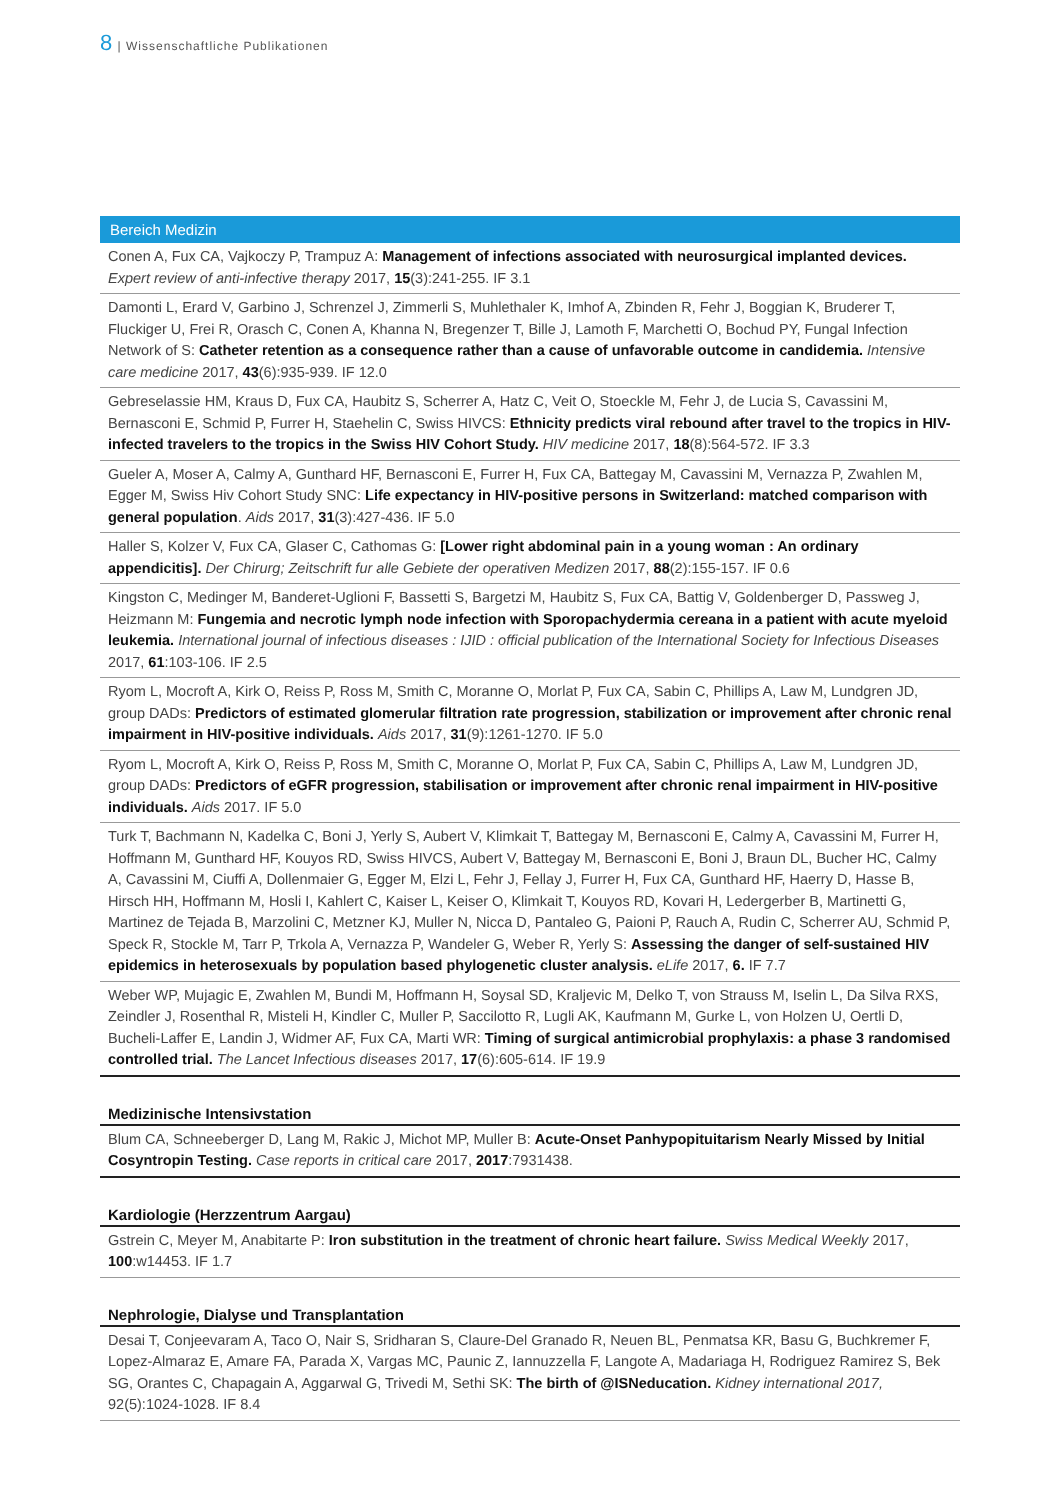8 | Wissenschaftliche Publikationen
Bereich Medizin
Conen A, Fux CA, Vajkoczy P, Trampuz A: Management of infections associated with neurosurgical implanted devices. Expert review of anti-infective therapy 2017, 15(3):241-255. IF 3.1
Damonti L, Erard V, Garbino J, Schrenzel J, Zimmerli S, Muhlethaler K, Imhof A, Zbinden R, Fehr J, Boggian K, Bruderer T, Fluckiger U, Frei R, Orasch C, Conen A, Khanna N, Bregenzer T, Bille J, Lamoth F, Marchetti O, Bochud PY, Fungal Infection Network of S: Catheter retention as a consequence rather than a cause of unfavorable outcome in candidemia. Intensive care medicine 2017, 43(6):935-939. IF 12.0
Gebreselassie HM, Kraus D, Fux CA, Haubitz S, Scherrer A, Hatz C, Veit O, Stoeckle M, Fehr J, de Lucia S, Cavassini M, Bernasconi E, Schmid P, Furrer H, Staehelin C, Swiss HIVCS: Ethnicity predicts viral rebound after travel to the tropics in HIV-infected travelers to the tropics in the Swiss HIV Cohort Study. HIV medicine 2017, 18(8):564-572. IF 3.3
Gueler A, Moser A, Calmy A, Gunthard HF, Bernasconi E, Furrer H, Fux CA, Battegay M, Cavassini M, Vernazza P, Zwahlen M, Egger M, Swiss Hiv Cohort Study SNC: Life expectancy in HIV-positive persons in Switzerland: matched comparison with general population. Aids 2017, 31(3):427-436. IF 5.0
Haller S, Kolzer V, Fux CA, Glaser C, Cathomas G: [Lower right abdominal pain in a young woman : An ordinary appendicitis]. Der Chirurg; Zeitschrift fur alle Gebiete der operativen Medizen 2017, 88(2):155-157. IF 0.6
Kingston C, Medinger M, Banderet-Uglioni F, Bassetti S, Bargetzi M, Haubitz S, Fux CA, Battig V, Goldenberger D, Passweg J, Heizmann M: Fungemia and necrotic lymph node infection with Sporopachydermia cereana in a patient with acute myeloid leukemia. International journal of infectious diseases : IJID : official publication of the International Society for Infectious Diseases 2017, 61:103-106. IF 2.5
Ryom L, Mocroft A, Kirk O, Reiss P, Ross M, Smith C, Moranne O, Morlat P, Fux CA, Sabin C, Phillips A, Law M, Lundgren JD, group DADs: Predictors of estimated glomerular filtration rate progression, stabilization or improvement after chronic renal impairment in HIV-positive individuals. Aids 2017, 31(9):1261-1270. IF 5.0
Ryom L, Mocroft A, Kirk O, Reiss P, Ross M, Smith C, Moranne O, Morlat P, Fux CA, Sabin C, Phillips A, Law M, Lundgren JD, group DADs: Predictors of eGFR progression, stabilisation or improvement after chronic renal impairment in HIV-positive individuals. Aids 2017. IF 5.0
Turk T, Bachmann N, Kadelka C, Boni J, Yerly S, Aubert V, Klimkait T, Battegay M, Bernasconi E, Calmy A, Cavassini M, Furrer H, Hoffmann M, Gunthard HF, Kouyos RD, Swiss HIVCS, Aubert V, Battegay M, Bernasconi E, Boni J, Braun DL, Bucher HC, Calmy A, Cavassini M, Ciuffi A, Dollenmaier G, Egger M, Elzi L, Fehr J, Fellay J, Furrer H, Fux CA, Gunthard HF, Haerry D, Hasse B, Hirsch HH, Hoffmann M, Hosli I, Kahlert C, Kaiser L, Keiser O, Klimkait T, Kouyos RD, Kovari H, Ledergerber B, Martinetti G, Martinez de Tejada B, Marzolini C, Metzner KJ, Muller N, Nicca D, Pantaleo G, Paioni P, Rauch A, Rudin C, Scherrer AU, Schmid P, Speck R, Stockle M, Tarr P, Trkola A, Vernazza P, Wandeler G, Weber R, Yerly S: Assessing the danger of self-sustained HIV epidemics in heterosexuals by population based phylogenetic cluster analysis. eLife 2017, 6. IF 7.7
Weber WP, Mujagic E, Zwahlen M, Bundi M, Hoffmann H, Soysal SD, Kraljevic M, Delko T, von Strauss M, Iselin L, Da Silva RXS, Zeindler J, Rosenthal R, Misteli H, Kindler C, Muller P, Saccilotto R, Lugli AK, Kaufmann M, Gurke L, von Holzen U, Oertli D, Bucheli-Laffer E, Landin J, Widmer AF, Fux CA, Marti WR: Timing of surgical antimicrobial prophylaxis: a phase 3 randomised controlled trial. The Lancet Infectious diseases 2017, 17(6):605-614. IF 19.9
Medizinische Intensivstation
Blum CA, Schneeberger D, Lang M, Rakic J, Michot MP, Muller B: Acute-Onset Panhypopituitarism Nearly Missed by Initial Cosyntropin Testing. Case reports in critical care 2017, 2017:7931438.
Kardiologie (Herzzentrum Aargau)
Gstrein C, Meyer M, Anabitarte P: Iron substitution in the treatment of chronic heart failure. Swiss Medical Weekly 2017, 100:w14453. IF 1.7
Nephrologie, Dialyse und Transplantation
Desai T, Conjeevaram A, Taco O, Nair S, Sridharan S, Claure-Del Granado R, Neuen BL, Penmatsa KR, Basu G, Buchkremer F, Lopez-Almaraz E, Amare FA, Parada X, Vargas MC, Paunic Z, Iannuzzella F, Langote A, Madariaga H, Rodriguez Ramirez S, Bek SG, Orantes C, Chapagain A, Aggarwal G, Trivedi M, Sethi SK: The birth of @ISNeducation. Kidney international 2017, 92(5):1024-1028. IF 8.4